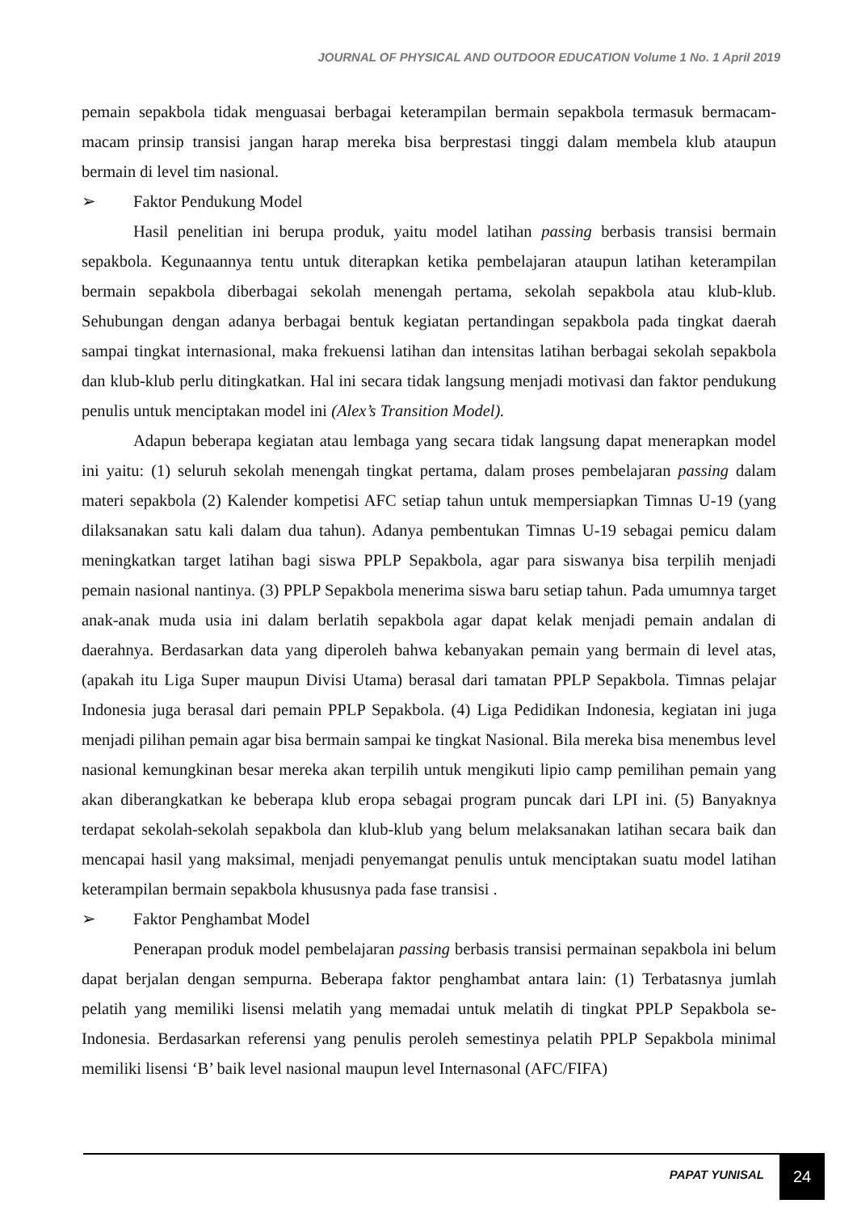JOURNAL OF PHYSICAL AND OUTDOOR EDUCATION Volume 1 No. 1 April 2019
pemain sepakbola tidak menguasai berbagai keterampilan bermain sepakbola termasuk bermacam-macam prinsip transisi jangan harap mereka bisa berprestasi tinggi dalam membela klub ataupun bermain di level tim nasional.
➢ Faktor Pendukung Model
Hasil penelitian ini berupa produk, yaitu model latihan passing berbasis transisi bermain sepakbola. Kegunaannya tentu untuk diterapkan ketika pembelajaran ataupun latihan keterampilan bermain sepakbola diberbagai sekolah menengah pertama, sekolah sepakbola atau klub-klub. Sehubungan dengan adanya berbagai bentuk kegiatan pertandingan sepakbola pada tingkat daerah sampai tingkat internasional, maka frekuensi latihan dan intensitas latihan berbagai sekolah sepakbola dan klub-klub perlu ditingkatkan. Hal ini secara tidak langsung menjadi motivasi dan faktor pendukung penulis untuk menciptakan model ini (Alex’s Transition Model).
Adapun beberapa kegiatan atau lembaga yang secara tidak langsung dapat menerapkan model ini yaitu: (1) seluruh sekolah menengah tingkat pertama, dalam proses pembelajaran passing dalam materi sepakbola (2) Kalender kompetisi AFC setiap tahun untuk mempersiapkan Timnas U-19 (yang dilaksanakan satu kali dalam dua tahun). Adanya pembentukan Timnas U-19 sebagai pemicu dalam meningkatkan target latihan bagi siswa PPLP Sepakbola, agar para siswanya bisa terpilih menjadi pemain nasional nantinya. (3) PPLP Sepakbola menerima siswa baru setiap tahun. Pada umumnya target anak-anak muda usia ini dalam berlatih sepakbola agar dapat kelak menjadi pemain andalan di daerahnya. Berdasarkan data yang diperoleh bahwa kebanyakan pemain yang bermain di level atas, (apakah itu Liga Super maupun Divisi Utama) berasal dari tamatan PPLP Sepakbola. Timnas pelajar Indonesia juga berasal dari pemain PPLP Sepakbola. (4) Liga Pedidikan Indonesia, kegiatan ini juga menjadi pilihan pemain agar bisa bermain sampai ke tingkat Nasional. Bila mereka bisa menembus level nasional kemungkinan besar mereka akan terpilih untuk mengikuti lipio camp pemilihan pemain yang akan diberangkatkan ke beberapa klub eropa sebagai program puncak dari LPI ini. (5) Banyaknya terdapat sekolah-sekolah sepakbola dan klub-klub yang belum melaksanakan latihan secara baik dan mencapai hasil yang maksimal, menjadi penyemangat penulis untuk menciptakan suatu model latihan keterampilan bermain sepakbola khususnya pada fase transisi .
➢ Faktor Penghambat Model
Penerapan produk model pembelajaran passing berbasis transisi permainan sepakbola ini belum dapat berjalan dengan sempurna. Beberapa faktor penghambat antara lain: (1) Terbatasnya jumlah pelatih yang memiliki lisensi melatih yang memadai untuk melatih di tingkat PPLP Sepakbola se-Indonesia. Berdasarkan referensi yang penulis peroleh semestinya pelatih PPLP Sepakbola minimal memiliki lisensi ‘B’ baik level nasional maupun level Internasonal (AFC/FIFA)
PAPAT YUNISAL
24